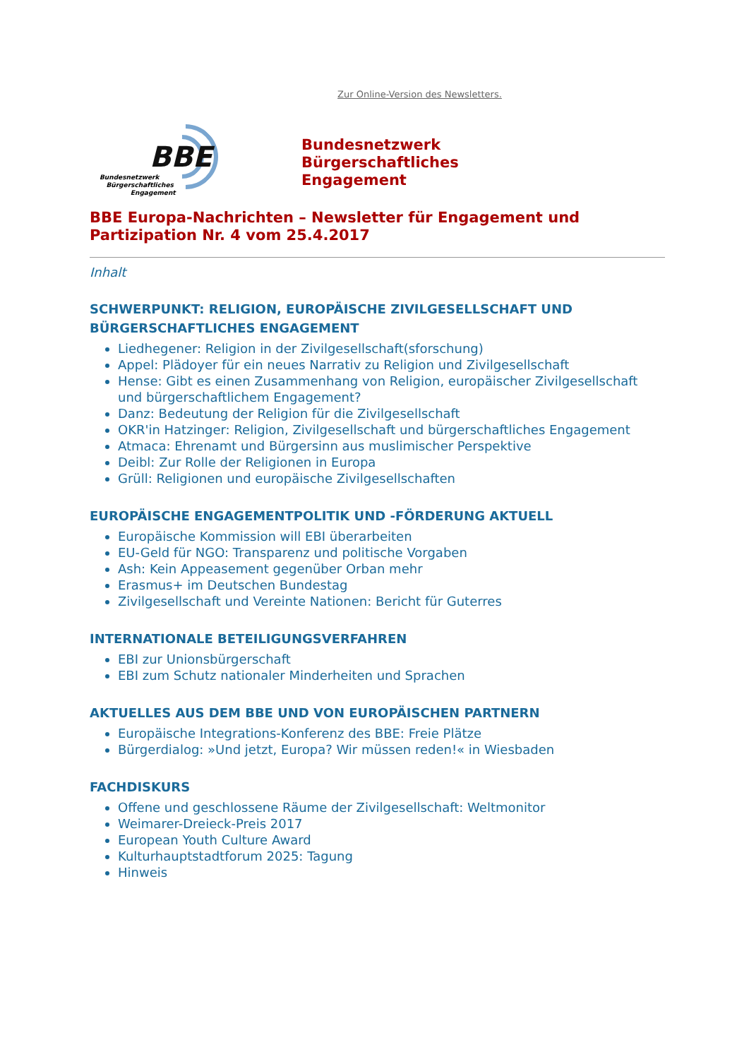Zur Online-Version des Newsletters.
BBE
Bundesnetzwerk
Bürgerschaftliches
Engagement
Bundesnetzwerk
Bürgerschaftliches
Engagement
BBE Europa-Nachrichten – Newsletter für Engagement und Partizipation Nr. 4 vom 25.4.2017
Inhalt
SCHWERPUNKT: RELIGION, EUROPÄISCHE ZIVILGESELLSCHAFT UND BÜRGERSCHAFTLICHES ENGAGEMENT
Liedhegener: Religion in der Zivilgesellschaft(sforschung)
Appel: Plädoyer für ein neues Narrativ zu Religion und Zivilgesellschaft
Hense: Gibt es einen Zusammenhang von Religion, europäischer Zivilgesellschaft und bürgerschaftlichem Engagement?
Danz: Bedeutung der Religion für die Zivilgesellschaft
OKR'in Hatzinger: Religion, Zivilgesellschaft und bürgerschaftliches Engagement
Atmaca: Ehrenamt und Bürgersinn aus muslimischer Perspektive
Deibl: Zur Rolle der Religionen in Europa
Grüll: Religionen und europäische Zivilgesellschaften
EUROPÄISCHE ENGAGEMENTPOLITIK UND -FÖRDERUNG AKTUELL
Europäische Kommission will EBI überarbeiten
EU-Geld für NGO: Transparenz und politische Vorgaben
Ash: Kein Appeasement gegenüber Orban mehr
Erasmus+ im Deutschen Bundestag
Zivilgesellschaft und Vereinte Nationen: Bericht für Guterres
INTERNATIONALE BETEILIGUNGSVERFAHREN
EBI zur Unionsbürgerschaft
EBI zum Schutz nationaler Minderheiten und Sprachen
AKTUELLES AUS DEM BBE UND VON EUROPÄISCHEN PARTNERN
Europäische Integrations-Konferenz des BBE: Freie Plätze
Bürgerdialog: »Und jetzt, Europa? Wir müssen reden!« in Wiesbaden
FACHDISKURS
Offene und geschlossene Räume der Zivilgesellschaft: Weltmonitor
Weimarer-Dreieck-Preis 2017
European Youth Culture Award
Kulturhauptstadtforum 2025: Tagung
Hinweis